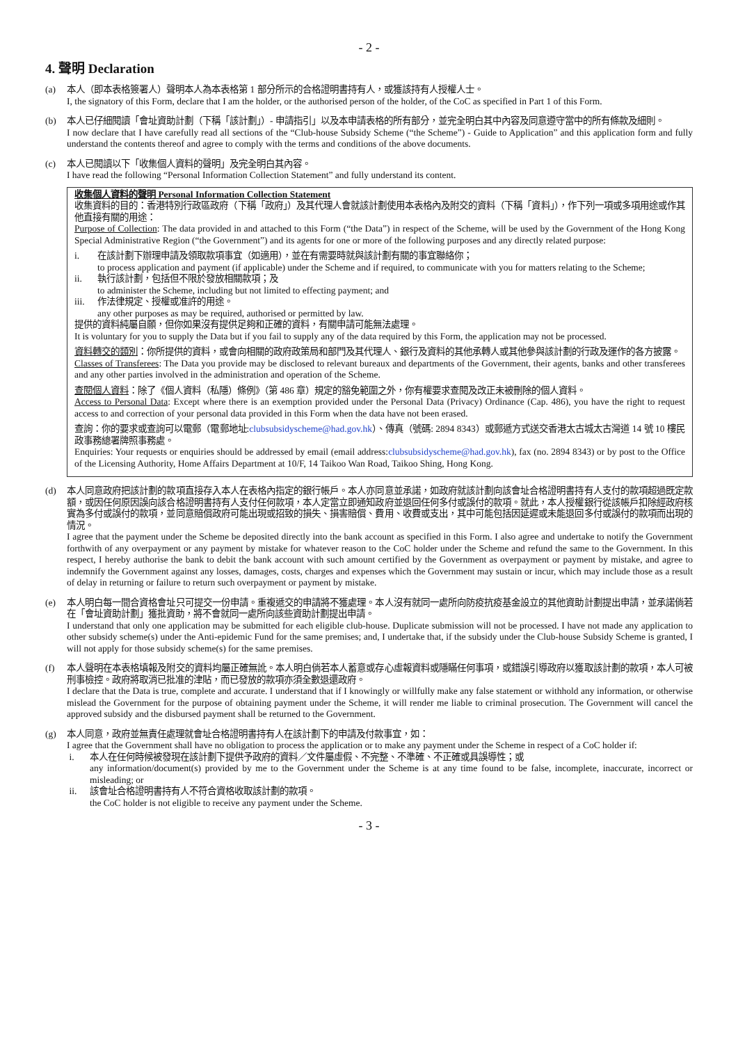- 2 -
4. 聲明 Declaration
(a) 本人（即本表格簽署人）聲明本人為本表格第 1 部分所示的合格證明書持有人，或獲該持有人授權人士。
I, the signatory of this Form, declare that I am the holder, or the authorised person of the holder, of the CoC as specified in Part 1 of this Form.
(b) 本人已仔細閱讀「會址資助計劃（下稱「該計劃」）- 申請指引」以及本申請表格的所有部分，並完全明白其中內容及同意遵守當中的所有條款及細則。
I now declare that I have carefully read all sections of the “Club-house Subsidy Scheme (“the Scheme”) - Guide to Application” and this application form and fully understand the contents thereof and agree to comply with the terms and conditions of the above documents.
(c) 本人已閱讀以下「收集個人資料的聲明」及完全明白其內容。
I have read the following “Personal Information Collection Statement” and fully understand its content.
收集個人資料的聲明 Personal Information Collection Statement
收集資料的目的：香港特別行政區政府（下稱「政府」）及其代理人會就該計劃使用本表格內及附交的資料（下稱「資料」），作下列一項或多項用途或作其他直接有關的用途：
Purpose of Collection: The data provided in and attached to this Form (“the Data”) in respect of the Scheme, will be used by the Government of the Hong Kong Special Administrative Region (“the Government”) and its agents for one or more of the following purposes and any directly related purpose:
i. 在該計劃下辦理申請及領取款項事宜（如適用），並在有需要時就與該計劃有關的事宜聯絡你；
to process application and payment (if applicable) under the Scheme and if required, to communicate with you for matters relating to the Scheme;
ii. 執行該計劃，包括但不限於發放相關款項；及
to administer the Scheme, including but not limited to effecting payment; and
iii. 作法律規定、授權或准許的用途。
any other purposes as may be required, authorised or permitted by law.
提供的資料純屬自願，但你如果沒有提供足夠和正確的資料，有關申請可能無法處理。
It is voluntary for you to supply the Data but if you fail to supply any of the data required by this Form, the application may not be processed.
資料轉交的類別：你所提供的資料，或會向相關的政府政策局和部門及其代理人、銀行及資料的其他承轉人或其他參與該計劃的行政及運作的各方披露。
Classes of Transferees: The Data you provide may be disclosed to relevant bureaux and departments of the Government, their agents, banks and other transferees and any other parties involved in the administration and operation of the Scheme.
查閱個人資料：除了《個人資料（私隱）條例》（第 486 章）規定的豁免範圍之外，你有權要求查閱及改正未被刪除的個人資料。
Access to Personal Data: Except where there is an exemption provided under the Personal Data (Privacy) Ordinance (Cap. 486), you have the right to request access to and correction of your personal data provided in this Form when the data have not been erased.
查詢：你的要求或查詢可以電郵（電郵地址:clubsubsidyscheme@had.gov.hk）、傳真（號碼: 2894 8343）或郵遞方式送交香港太古城太古灣道 14 號 10 樓民政事務總署牌照事務處。
Enquiries: Your requests or enquiries should be addressed by email (email address:clubsubsidyscheme@had.gov.hk), fax (no. 2894 8343) or by post to the Office of the Licensing Authority, Home Affairs Department at 10/F, 14 Taikoo Wan Road, Taikoo Shing, Hong Kong.
(d) 本人同意政府把該計劃的款項直接存入本人在表格內指定的銀行帳戶。本人亦同意並承諾，如政府就該計劃向該會址合格證明書持有人支付的款項超過既定款額，或因任何原因誤向該合格證明書持有人支付任何款項，本人定當立即通知政府並退回任何多付或誤付的款項。就此，本人授權銀行從該帳戶扣除經政府核實為多付或誤付的款項，並同意賠償政府可能出現或招致的損失、損害賠償、費用、收費或支出，其中可能包括因延遲或未能退回多付或誤付的款項而出現的情況。
I agree that the payment under the Scheme be deposited directly into the bank account as specified in this Form. I also agree and undertake to notify the Government forthwith of any overpayment or any payment by mistake for whatever reason to the CoC holder under the Scheme and refund the same to the Government. In this respect, I hereby authorise the bank to debit the bank account with such amount certified by the Government as overpayment or payment by mistake, and agree to indemnify the Government against any losses, damages, costs, charges and expenses which the Government may sustain or incur, which may include those as a result of delay in returning or failure to return such overpayment or payment by mistake.
(e) 本人明白每一間合資格會址只可提交一份申請。重複遞交的申請將不獲處理。本人沒有就同一處所向防疫抗疫基金設立的其他資助計劃提出申請，並承諾倘若在「會址資助計劃」獲批資助，將不會就同一處所向該些資助計劃提出申請。
I understand that only one application may be submitted for each eligible club-house. Duplicate submission will not be processed. I have not made any application to other subsidy scheme(s) under the Anti-epidemic Fund for the same premises; and, I undertake that, if the subsidy under the Club-house Subsidy Scheme is granted, I will not apply for those subsidy scheme(s) for the same premises.
(f) 本人聲明在本表格填報及附交的資料均屬正確無訛。本人明白倘若本人蓄意或存心虛報資料或隱瞞任何事項，或錯誤引導政府以獲取該計劃的款項，本人可被刑事檢控。政府將取消已批准的津貼，而已發放的款項亦須全數退還政府。
I declare that the Data is true, complete and accurate. I understand that if I knowingly or willfully make any false statement or withhold any information, or otherwise mislead the Government for the purpose of obtaining payment under the Scheme, it will render me liable to criminal prosecution. The Government will cancel the approved subsidy and the disbursed payment shall be returned to the Government.
(g) 本人同意，政府並無責任處理就會址合格證明書持有人在該計劃下的申請及付款事宜，如：
I agree that the Government shall have no obligation to process the application or to make any payment under the Scheme in respect of a CoC holder if:
i. 本人在任何時候被發現在該計劃下提供予政府的資料／文件屬虛假、不完整、不準確、不正確或具誤導性；或
any information/document(s) provided by me to the Government under the Scheme is at any time found to be false, incomplete, inaccurate, incorrect or misleading; or
ii. 該會址合格證明書持有人不符合資格收取該計劃的款項。
the CoC holder is not eligible to receive any payment under the Scheme.
- 3 -